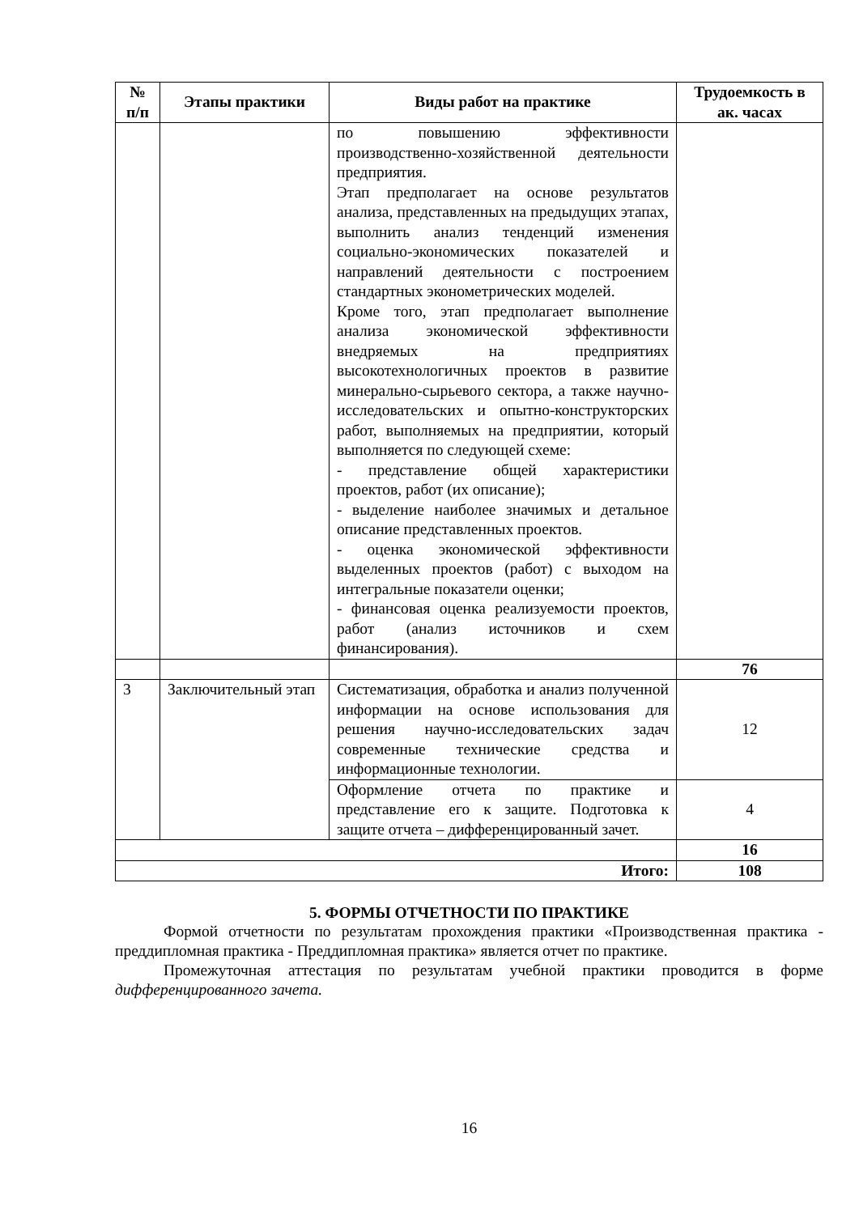| № п/п | Этапы практики | Виды работ на практике | Трудоемкость в ак. часах |
| --- | --- | --- | --- |
| | | по повышению эффективности производственно-хозяйственной деятельности предприятия. Этап предполагает на основе результатов анализа, представленных на предыдущих этапах, выполнить анализ тенденций изменения социально-экономических показателей и направлений деятельности с построением стандартных эконометрических моделей. Кроме того, этап предполагает выполнение анализа экономической эффективности внедряемых на предприятиях высокотехнологичных проектов в развитие минерально-сырьевого сектора, а также научно-исследовательских и опытно-конструкторских работ, выполняемых на предприятии, который выполняется по следующей схеме: - представление общей характеристики проектов, работ (их описание); - выделение наиболее значимых и детальное описание представленных проектов. - оценка экономической эффективности выделенных проектов (работ) с выходом на интегральные показатели оценки; - финансовая оценка реализуемости проектов, работ (анализ источников и схем финансирования). | |
| | | | 76 |
| 3 | Заключительный этап | Систематизация, обработка и анализ полученной информации на основе использования для решения научно-исследовательских задач современные технические средства и информационные технологии. | 12 |
| | | Оформление отчета по практике и представление его к защите. Подготовка к защите отчета – дифференцированный зачет. | 4 |
| | | | 16 |
| Итого: | | | 108 |
5. ФОРМЫ ОТЧЕТНОСТИ ПО ПРАКТИКЕ
Формой отчетности по результатам прохождения практики «Производственная практика - преддипломная практика - Преддипломная практика» является отчет по практике.
Промежуточная аттестация по результатам учебной практики проводится в форме дифференцированного зачета.
16